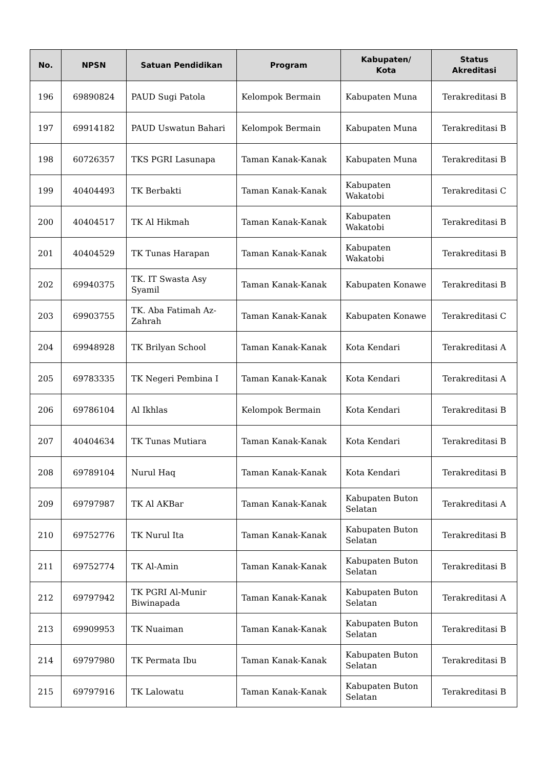| No. | NPSN | Satuan Pendidikan | Program | Kabupaten/ Kota | Status Akreditasi |
| --- | --- | --- | --- | --- | --- |
| 196 | 69890824 | PAUD Sugi Patola | Kelompok Bermain | Kabupaten Muna | Terakreditasi B |
| 197 | 69914182 | PAUD Uswatun Bahari | Kelompok Bermain | Kabupaten Muna | Terakreditasi B |
| 198 | 60726357 | TKS PGRI Lasunapa | Taman Kanak-Kanak | Kabupaten Muna | Terakreditasi B |
| 199 | 40404493 | TK Berbakti | Taman Kanak-Kanak | Kabupaten Wakatobi | Terakreditasi C |
| 200 | 40404517 | TK Al Hikmah | Taman Kanak-Kanak | Kabupaten Wakatobi | Terakreditasi B |
| 201 | 40404529 | TK Tunas Harapan | Taman Kanak-Kanak | Kabupaten Wakatobi | Terakreditasi B |
| 202 | 69940375 | TK. IT Swasta Asy Syamil | Taman Kanak-Kanak | Kabupaten Konawe | Terakreditasi B |
| 203 | 69903755 | TK. Aba Fatimah Az-Zahrah | Taman Kanak-Kanak | Kabupaten Konawe | Terakreditasi C |
| 204 | 69948928 | TK Brilyan School | Taman Kanak-Kanak | Kota Kendari | Terakreditasi A |
| 205 | 69783335 | TK Negeri Pembina I | Taman Kanak-Kanak | Kota Kendari | Terakreditasi A |
| 206 | 69786104 | Al Ikhlas | Kelompok Bermain | Kota Kendari | Terakreditasi B |
| 207 | 40404634 | TK Tunas Mutiara | Taman Kanak-Kanak | Kota Kendari | Terakreditasi B |
| 208 | 69789104 | Nurul Haq | Taman Kanak-Kanak | Kota Kendari | Terakreditasi B |
| 209 | 69797987 | TK Al AKBar | Taman Kanak-Kanak | Kabupaten Buton Selatan | Terakreditasi A |
| 210 | 69752776 | TK Nurul Ita | Taman Kanak-Kanak | Kabupaten Buton Selatan | Terakreditasi B |
| 211 | 69752774 | TK Al-Amin | Taman Kanak-Kanak | Kabupaten Buton Selatan | Terakreditasi B |
| 212 | 69797942 | TK PGRI Al-Munir Biwinapada | Taman Kanak-Kanak | Kabupaten Buton Selatan | Terakreditasi A |
| 213 | 69909953 | TK Nuaiman | Taman Kanak-Kanak | Kabupaten Buton Selatan | Terakreditasi B |
| 214 | 69797980 | TK Permata Ibu | Taman Kanak-Kanak | Kabupaten Buton Selatan | Terakreditasi B |
| 215 | 69797916 | TK Lalowatu | Taman Kanak-Kanak | Kabupaten Buton Selatan | Terakreditasi B |